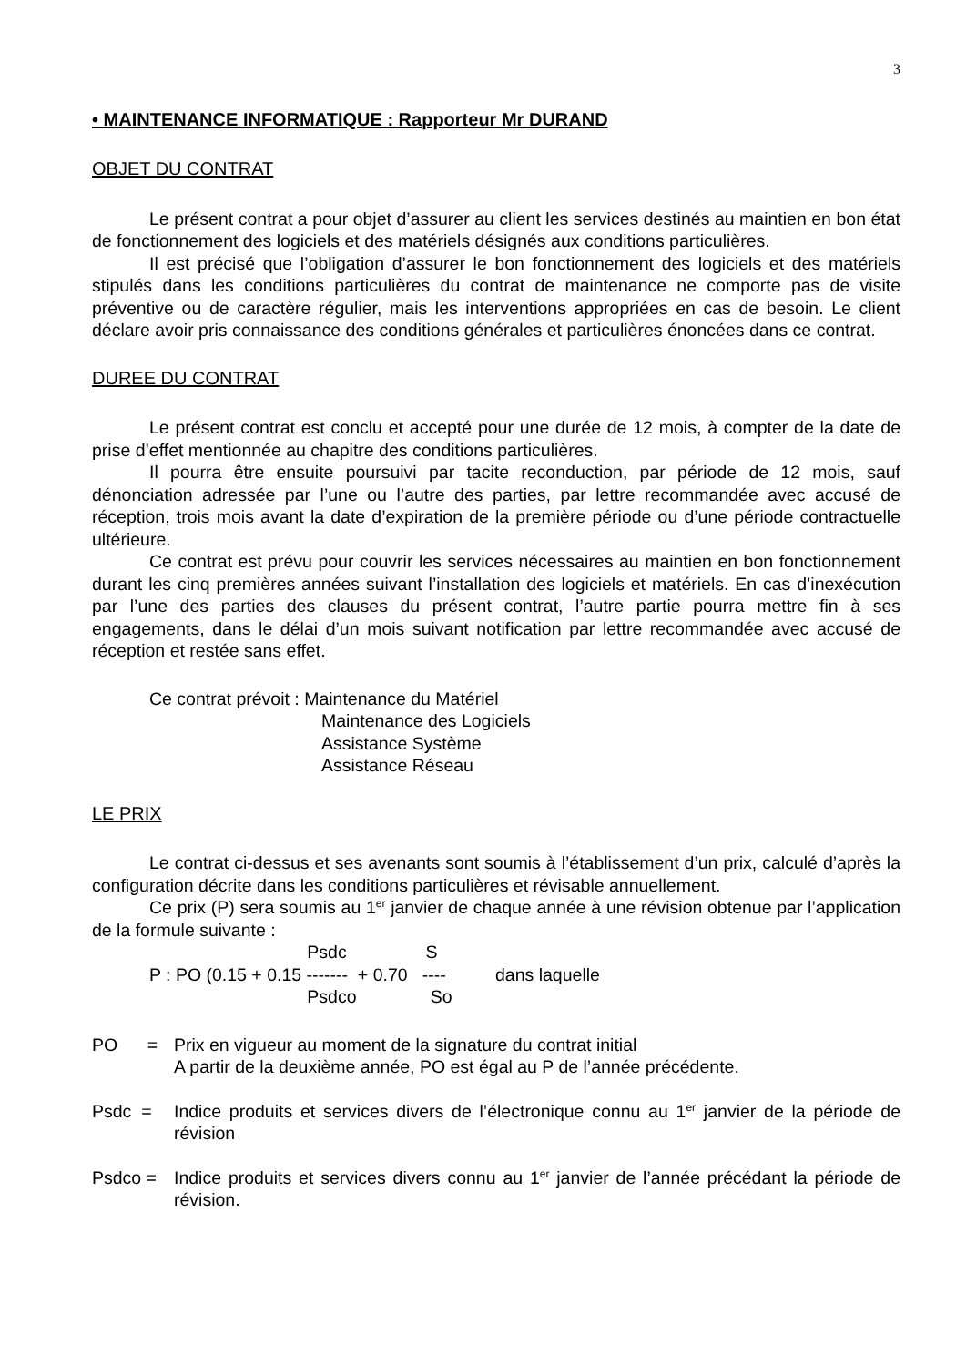3
• MAINTENANCE INFORMATIQUE : Rapporteur Mr DURAND
OBJET DU CONTRAT
Le présent contrat a pour objet d’assurer au client les services destinés au maintien en bon état de fonctionnement des logiciels et des matériels désignés aux conditions particulières.
Il est précisé que l’obligation d’assurer le bon fonctionnement des logiciels et des matériels stipulés dans les conditions particulières du contrat de maintenance ne comporte pas de visite préventive ou de caractère régulier, mais les interventions appropriées en cas de besoin. Le client déclare avoir pris connaissance des conditions générales et particulières énoncées dans ce contrat.
DUREE DU CONTRAT
Le présent contrat est conclu et accepté pour une durée de 12 mois, à compter de la date de prise d’effet mentionnée au chapitre des conditions particulières.
Il pourra être ensuite poursuivi par tacite reconduction, par période de 12 mois, sauf dénonciation adressée par l’une ou l’autre des parties, par lettre recommandée avec accusé de réception, trois mois avant la date d’expiration de la première période ou d’une période contractuelle ultérieure.
Ce contrat est prévu pour couvrir les services nécessaires au maintien en bon fonctionnement durant les cinq premières années suivant l’installation des logiciels et matériels. En cas d’inexécution par l’une des parties des clauses du présent contrat, l’autre partie pourra mettre fin à ses engagements, dans le délai d’un mois suivant notification par lettre recommandée avec accusé de réception et restée sans effet.
Ce contrat prévoit : Maintenance du Matériel
Maintenance des Logiciels
Assistance Système
Assistance Réseau
LE PRIX
Le contrat ci-dessus et ses avenants sont soumis à l’établissement d’un prix, calculé d’après la configuration décrite dans les conditions particulières et révisable annuellement.
Ce prix (P) sera soumis au 1<sup>er</sup> janvier de chaque année à une révision obtenue par l’application de la formule suivante :
Psdc S
P : PO (0.15 + 0.15 ------- + 0.70 ---- dans laquelle
Psdco So
PO = Prix en vigueur au moment de la signature du contrat initial
A partir de la deuxième année, PO est égal au P de l’année précédente.
Psdc =
Indice produits et services divers de l’électronique connu au 1<sup>er</sup> janvier de la période de révision
Psdco =
Indice produits et services divers connu au 1<sup>er</sup> janvier de l’année précédant la période de révision.